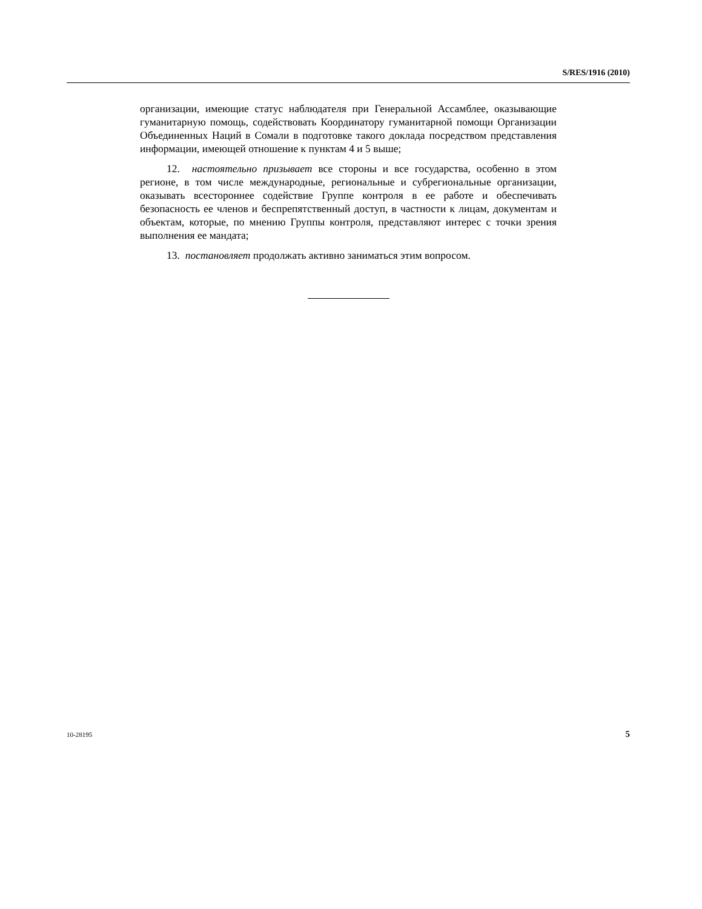S/RES/1916 (2010)
организации, имеющие статус наблюдателя при Генеральной Ассамблее, оказывающие гуманитарную помощь, содействовать Координатору гуманитарной помощи Организации Объединенных Наций в Сомали в подготовке такого доклада посредством представления информации, имеющей отношение к пунктам 4 и 5 выше;
12. настоятельно призывает все стороны и все государства, особенно в этом регионе, в том числе международные, региональные и субрегиональные организации, оказывать всестороннее содействие Группе контроля в ее работе и обеспечивать безопасность ее членов и беспрепятственный доступ, в частности к лицам, документам и объектам, которые, по мнению Группы контроля, представляют интерес с точки зрения выполнения ее мандата;
13. постановляет продолжать активно заниматься этим вопросом.
10-28195 5